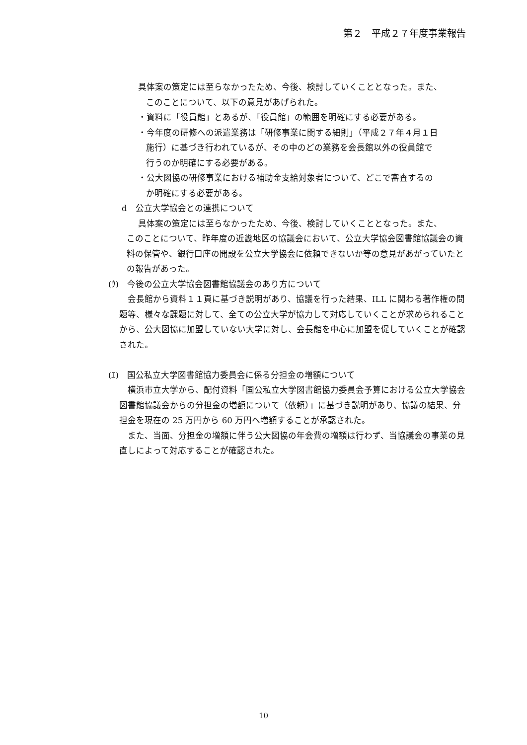第２　平成２７年度事業報告
具体案の策定には至らなかったため、今後、検討していくこととなった。また、
このことについて、以下の意見があげられた。
・資料に「役員館」とあるが、「役員館」の範囲を明確にする必要がある。
・今年度の研修への派遣業務は「研修事業に関する細則」（平成２７年４月１日
施行）に基づき行われているが、その中のどの業務を会長館以外の役員館で
行うのか明確にする必要がある。
・公大図協の研修事業における補助金支給対象者について、どこで審査するの
か明確にする必要がある。
d　公立大学協会との連携について
具体案の策定には至らなかったため、今後、検討していくこととなった。また、
このことについて、昨年度の近畿地区の協議会において、公立大学協会図書館協議会の資料の保管や、銀行口座の開設を公立大学協会に依頼できないか等の意見があがっていたとの報告があった。
(ｳ)　今後の公立大学協会図書館協議会のあり方について
会長館から資料１１頁に基づき説明があり、協議を行った結果、ILL に関わる著作権の問題等、様々な課題に対して、全ての公立大学が協力して対応していくことが求められることから、公大図協に加盟していない大学に対し、会長館を中心に加盟を促していくことが確認された。
(ｴ)　国公私立大学図書館協力委員会に係る分担金の増額について
横浜市立大学から、配付資料「国公私立大学図書館協力委員会予算における公立大学協会図書館協議会からの分担金の増額について（依頼）」に基づき説明があり、協議の結果、分担金を現在の 25 万円から 60 万円へ増額することが承認された。
また、当面、分担金の増額に伴う公大図協の年会費の増額は行わず、当協議会の事業の見直しによって対応することが確認された。
10